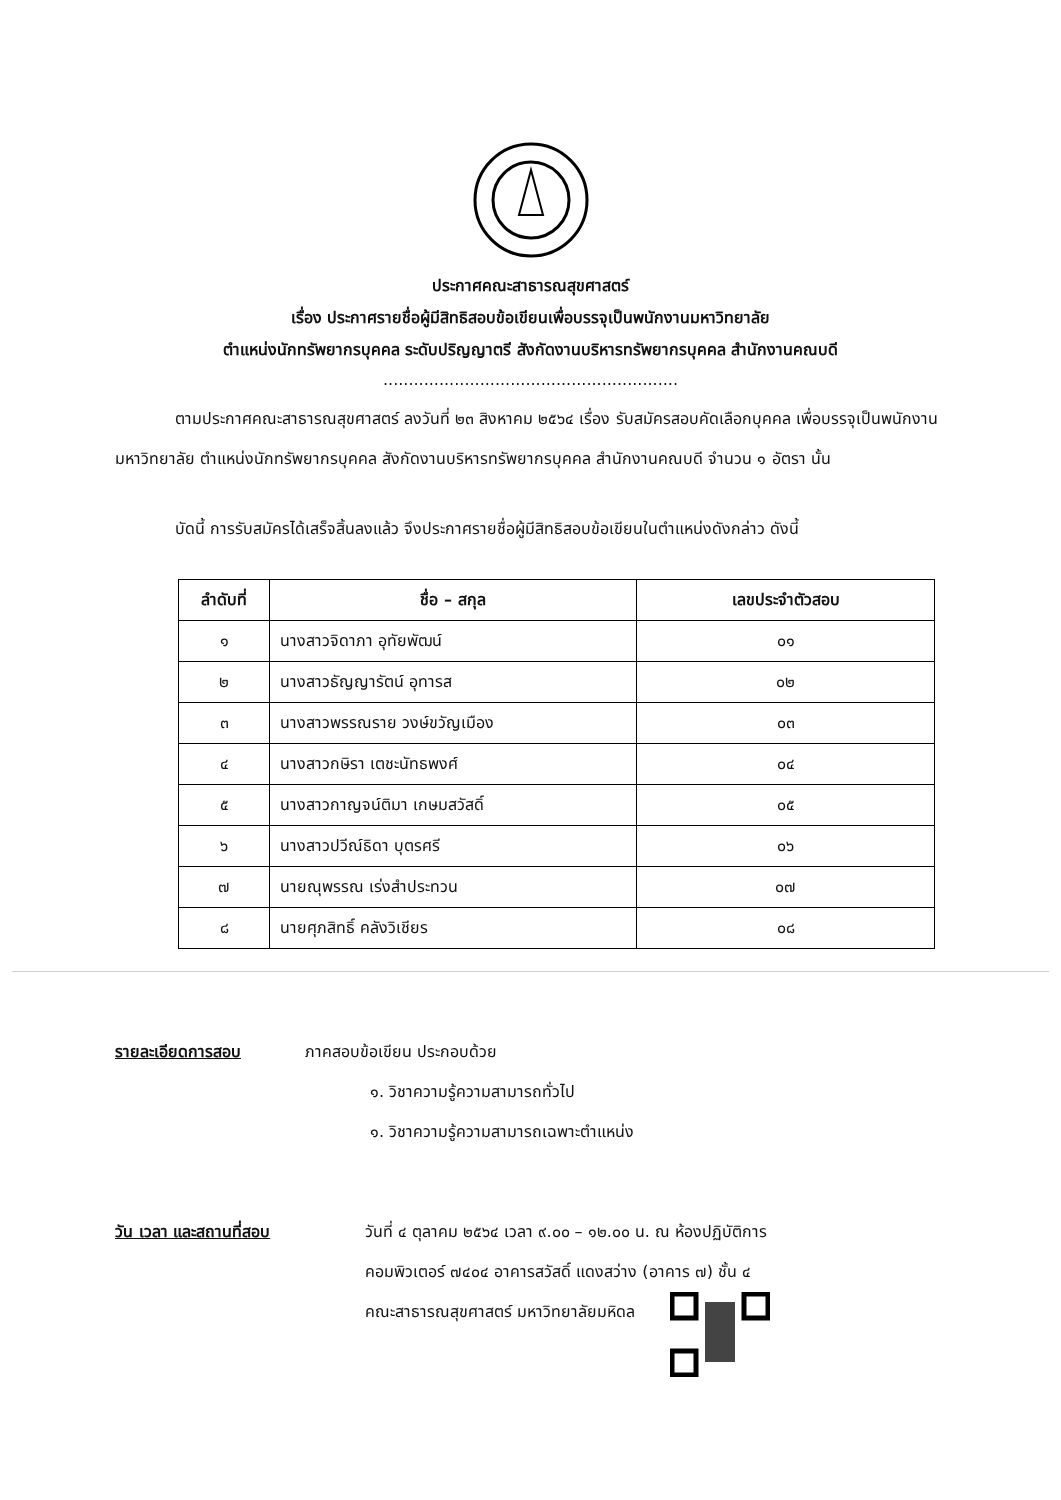ประกาศคณะสาธารณสุขศาสตร์
เรื่อง ประกาศรายชื่อผู้มีสิทธิสอบข้อเขียนเพื่อบรรจุเป็นพนักงานมหาวิทยาลัย
ตำแหน่งนักทรัพยากรบุคคล ระดับปริญญาตรี สังกัดงานบริหารทรัพยากรบุคคล สำนักงานคณบดี
..........................................................
ตามประกาศคณะสาธารณสุขศาสตร์ ลงวันที่ ๒๓ สิงหาคม ๒๕๖๔ เรื่อง รับสมัครสอบคัดเลือกบุคคล เพื่อบรรจุเป็นพนักงานมหาวิทยาลัย ตำแหน่งนักทรัพยากรบุคคล สังกัดงานบริหารทรัพยากรบุคคล สำนักงานคณบดี จำนวน ๑ อัตรา นั้น
บัดนี้ การรับสมัครได้เสร็จสิ้นลงแล้ว จึงประกาศรายชื่อผู้มีสิทธิสอบข้อเขียนในตำแหน่งดังกล่าว ดังนี้
| ลำดับที่ | ชื่อ – สกุล | เลขประจำตัวสอบ |
| --- | --- | --- |
| ๑ | นางสาวจิดาภา อุทัยพัฒน์ | ๐๑ |
| ๒ | นางสาวธัญญารัตน์ อุทารส | ๐๒ |
| ๓ | นางสาวพรรณราย วงษ์ขวัญเมือง | ๐๓ |
| ๔ | นางสาวกษิรา เตชะนัทธพงศ์ | ๐๔ |
| ๕ | นางสาวกาญจน์ติมา เกษมสวัสดิ์ | ๐๕ |
| ๖ | นางสาวปวีณ์ธิดา บุตรศรี | ๐๖ |
| ๗ | นายณุพรรณ เร่งสำประทวน | ๐๗ |
| ๘ | นายศุภสิทธิ์ คลังวิเชียร | ๐๘ |
รายละเอียดการสอบ ภาคสอบข้อเขียน ประกอบด้วย
๑. วิชาความรู้ความสามารถทั่วไป
๑. วิชาความรู้ความสามารถเฉพาะตำแหน่ง
วัน เวลา และสถานที่สอบ วันที่ ๔ ตุลาคม ๒๕๖๔ เวลา ๙.๐๐ – ๑๒.๐๐ น. ณ ห้องปฏิบัติการ
คอมพิวเตอร์ ๗๔๐๔ อาคารสวัสดิ์ แดงสว่าง (อาคาร ๗) ชั้น ๔
คณะสาธารณสุขศาสตร์ มหาวิทยาลัยมหิดล